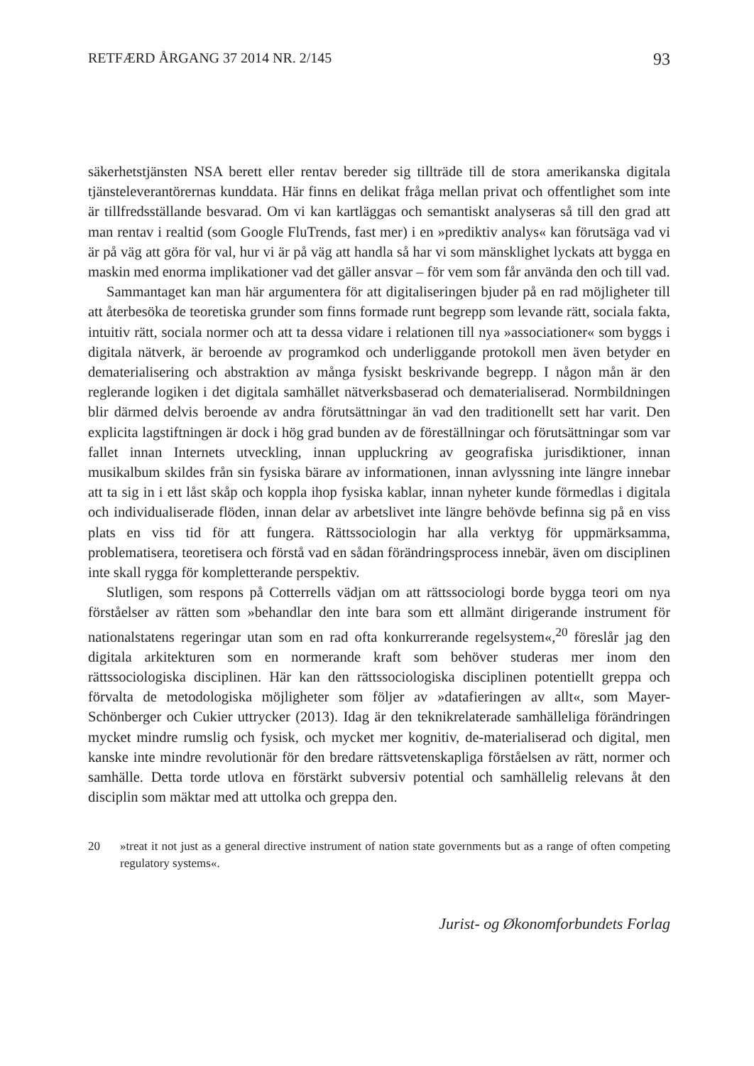RETFÆRD ÅRGANG 37 2014 NR. 2/145 93
säkerhetstjänsten NSA berett eller rentav bereder sig tillträde till de stora amerikanska digitala tjänsteleverantörernas kunddata. Här finns en delikat fråga mellan privat och offentlighet som inte är tillfredsställande besvarad. Om vi kan kartläggas och semantiskt analyseras så till den grad att man rentav i realtid (som Google FluTrends, fast mer) i en »prediktiv analys« kan förutsäga vad vi är på väg att göra för val, hur vi är på väg att handla så har vi som mänsklighet lyckats att bygga en maskin med enorma implikationer vad det gäller ansvar – för vem som får använda den och till vad.
Sammantaget kan man här argumentera för att digitaliseringen bjuder på en rad möjligheter till att återbesöka de teoretiska grunder som finns formade runt begrepp som levande rätt, sociala fakta, intuitiv rätt, sociala normer och att ta dessa vidare i relationen till nya »associationer« som byggs i digitala nätverk, är beroende av programkod och underliggande protokoll men även betyder en dematerialisering och abstraktion av många fysiskt beskrivande begrepp. I någon mån är den reglerande logiken i det digitala samhället nätverksbaserad och dematerialiserad. Normbildningen blir därmed delvis beroende av andra förutsättningar än vad den traditionellt sett har varit. Den explicita lagstiftningen är dock i hög grad bunden av de föreställningar och förutsättningar som var fallet innan Internets utveckling, innan uppluckring av geografiska jurisdiktioner, innan musikalbum skildes från sin fysiska bärare av informationen, innan avlyssning inte längre innebar att ta sig in i ett låst skåp och koppla ihop fysiska kablar, innan nyheter kunde förmedlas i digitala och individualiserade flöden, innan delar av arbetslivet inte längre behövde befinna sig på en viss plats en viss tid för att fungera. Rättssociologin har alla verktyg för uppmärksamma, problematisera, teoretisera och förstå vad en sådan förändringsprocess innebär, även om disciplinen inte skall rygga för kompletterande perspektiv.
Slutligen, som respons på Cotterrells vädjan om att rättssociologi borde bygga teori om nya förståelser av rätten som »behandlar den inte bara som ett allmänt dirigerande instrument för nationalstatens regeringar utan som en rad ofta konkurrerande regelsystem«,<sup>20</sup> föreslår jag den digitala arkitekturen som en normerande kraft som behöver studeras mer inom den rättssociologiska disciplinen. Här kan den rättssociologiska disciplinen potentiellt greppa och förvalta de metodologiska möjligheter som följer av »datafieringen av allt«, som Mayer-Schönberger och Cukier uttrycker (2013). Idag är den teknikrelaterade samhälleliga förändringen mycket mindre rumslig och fysisk, och mycket mer kognitiv, de-materialiserad och digital, men kanske inte mindre revolutionär för den bredare rättsvetenskapliga förståelsen av rätt, normer och samhälle. Detta torde utlova en förstärkt subversiv potential och samhällelig relevans åt den disciplin som mäktar med att uttolka och greppa den.
20 »treat it not just as a general directive instrument of nation state governments but as a range of often competing regulatory systems«.
Jurist- og Økonomforbundets Forlag